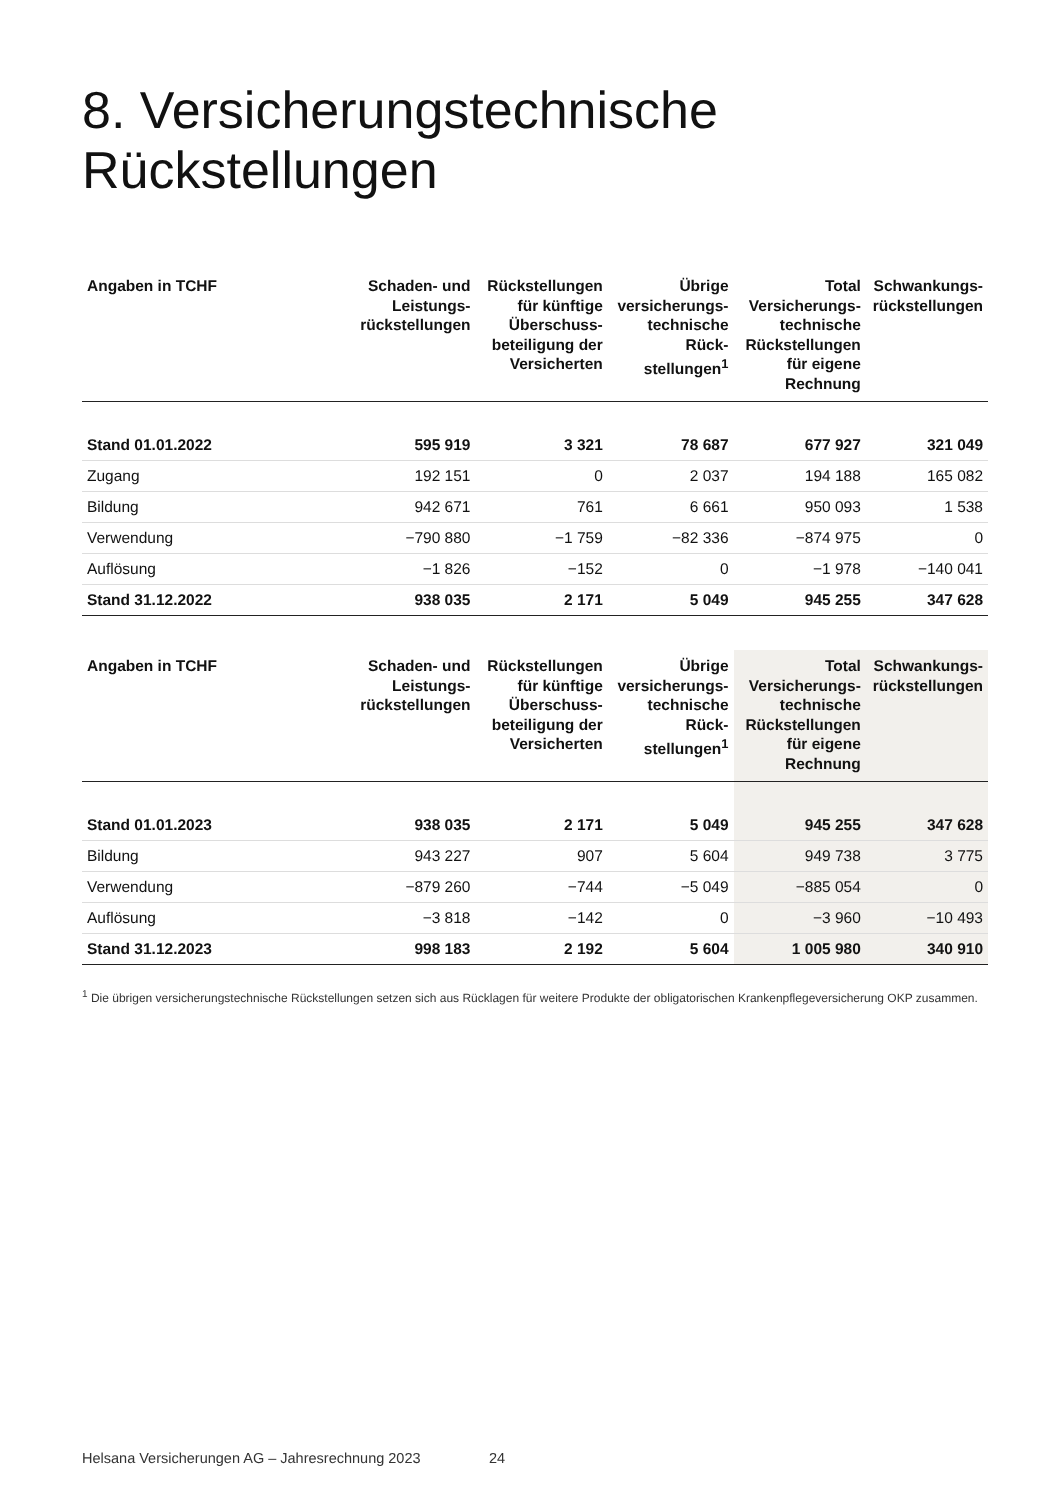8. Versicherungstechnische
Rückstellungen
| Angaben in TCHF | Schaden- und Leistungs-rückstellungen | Rückstellungen für künftige Überschuss-beteiligung der Versicherten | Übrige versicherungs-technische Rück-stellungen<sup>1</sup> | Total Versicherungs-technische Rückstellungen für eigene Rechnung | Schwankungs-rückstellungen |
| --- | --- | --- | --- | --- | --- |
| Stand 01.01.2022 | 595 919 | 3 321 | 78 687 | 677 927 | 321 049 |
| Zugang | 192 151 | 0 | 2 037 | 194 188 | 165 082 |
| Bildung | 942 671 | 761 | 6 661 | 950 093 | 1 538 |
| Verwendung | −790 880 | −1 759 | −82 336 | −874 975 | 0 |
| Auflösung | −1 826 | −152 | 0 | −1 978 | −140 041 |
| Stand 31.12.2022 | 938 035 | 2 171 | 5 049 | 945 255 | 347 628 |
| Angaben in TCHF | Schaden- und Leistungs-rückstellungen | Rückstellungen für künftige Überschuss-beteiligung der Versicherten | Übrige versicherungs-technische Rück-stellungen<sup>1</sup> | Total Versicherungs-technische Rückstellungen für eigene Rechnung | Schwankungs-rückstellungen |
| --- | --- | --- | --- | --- | --- |
| Stand 01.01.2023 | 938 035 | 2 171 | 5 049 | 945 255 | 347 628 |
| Bildung | 943 227 | 907 | 5 604 | 949 738 | 3 775 |
| Verwendung | −879 260 | −744 | −5 049 | −885 054 | 0 |
| Auflösung | −3 818 | −142 | 0 | −3 960 | −10 493 |
| Stand 31.12.2023 | 998 183 | 2 192 | 5 604 | 1 005 980 | 340 910 |
<sup>1</sup> Die übrigen versicherungstechnische Rückstellungen setzen sich aus Rücklagen für weitere Produkte der obligatorischen Krankenpflegeversicherung OKP zusammen.
Helsana Versicherungen AG – Jahresrechnung 2023 24